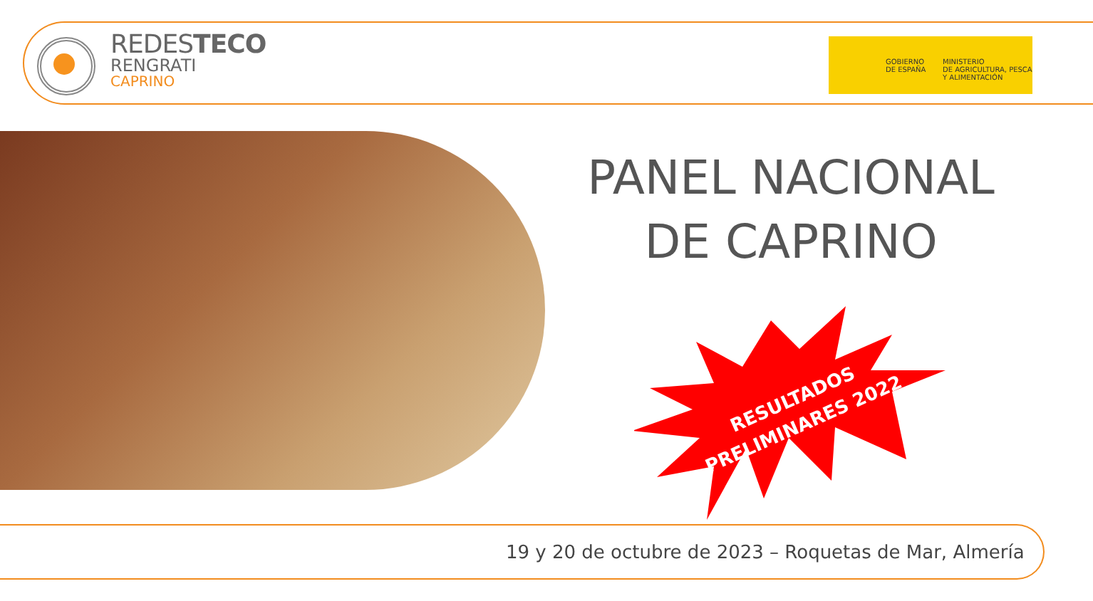REDESTECO
RENGRATI
CAPRINO
GOBIERNO
DE ESPAÑA
MINISTERIO
DE AGRICULTURA, PESCA
Y ALIMENTACIÓN
PANEL NACIONAL DE CAPRINO
RESULTADOS
PRELIMINARES 2022
19 y 20 de octubre de 2023 – Roquetas de Mar, Almería